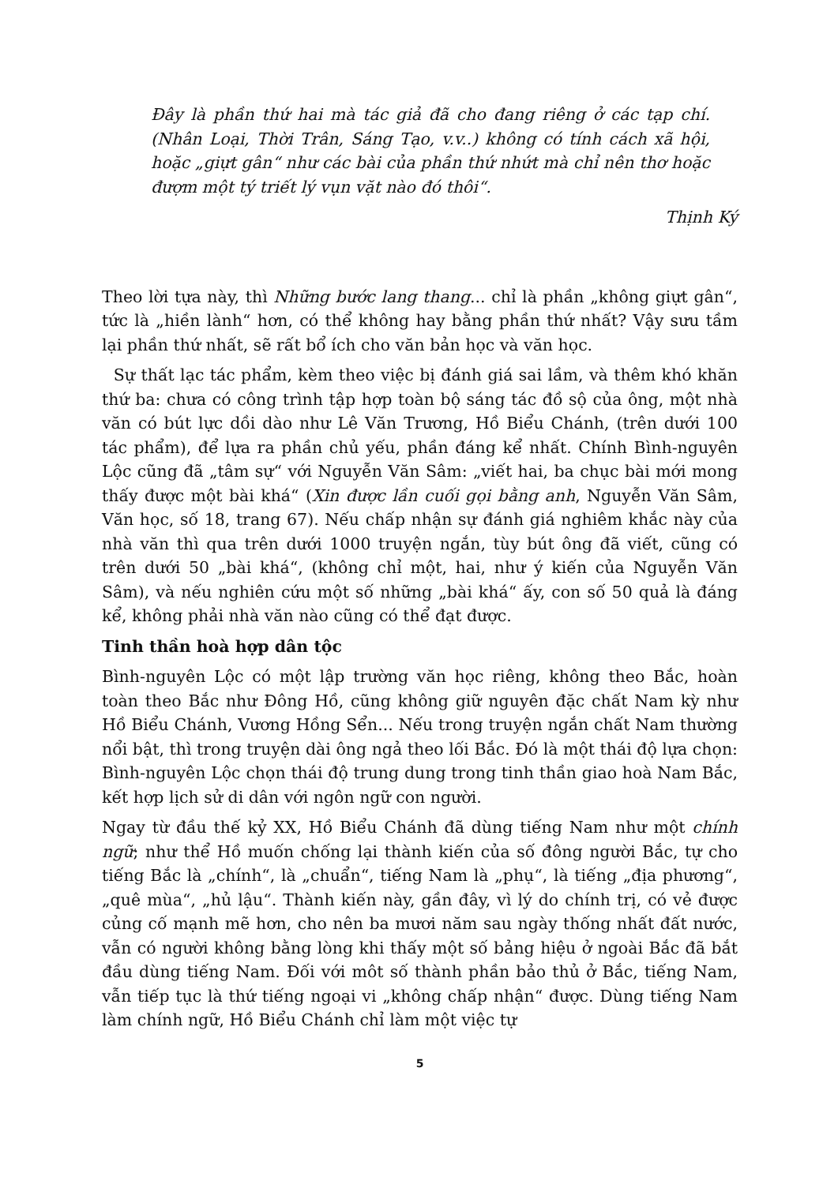Đây là phần thứ hai mà tác giả đã cho đang riêng ở các tạp chí. (Nhân Loại, Thời Trân, Sáng Tạo, v.v..) không có tính cách xã hội, hoặc „giựt gân“ như các bài của phần thứ nhứt mà chỉ nên thơ hoặc đượm một tý triết lý vụn vặt nào đó thôi“.
Thịnh Ký
Theo lời tựa này, thì Những bước lang thang... chỉ là phần „không giựt gân“, tức là „hiền lành“ hơn, có thể không hay bằng phần thứ nhất? Vậy sưu tầm lại phần thứ nhất, sẽ rất bổ ích cho văn bản học và văn học.
Sự thất lạc tác phẩm, kèm theo việc bị đánh giá sai lầm, và thêm khó khăn thứ ba: chưa có công trình tập hợp toàn bộ sáng tác đồ sộ của ông, một nhà văn có bút lực dồi dào như Lê Văn Trương, Hồ Biểu Chánh, (trên dưới 100 tác phẩm), để lựa ra phần chủ yếu, phần đáng kể nhất. Chính Bình-nguyên Lộc cũng đã „tâm sự“ với Nguyễn Văn Sâm: „viết hai, ba chục bài mới mong thấy được một bài khá“ (Xin được lần cuối gọi bằng anh, Nguyễn Văn Sâm, Văn học, số 18, trang 67). Nếu chấp nhận sự đánh giá nghiêm khắc này của nhà văn thì qua trên dưới 1000 truyện ngắn, tùy bút ông đã viết, cũng có trên dưới 50 „bài khá“, (không chỉ một, hai, như ý kiến của Nguyễn Văn Sâm), và nếu nghiên cứu một số những „bài khá“ ấy, con số 50 quả là đáng kể, không phải nhà văn nào cũng có thể đạt được.
Tinh thần hoà hợp dân tộc
Bình-nguyên Lộc có một lập trường văn học riêng, không theo Bắc, hoàn toàn theo Bắc như Đông Hồ, cũng không giữ nguyên đặc chất Nam kỳ như Hồ Biểu Chánh, Vương Hồng Sển... Nếu trong truyện ngắn chất Nam thường nổi bật, thì trong truyện dài ông ngả theo lối Bắc. Đó là một thái độ lựa chọn: Bình-nguyên Lộc chọn thái độ trung dung trong tinh thần giao hoà Nam Bắc, kết hợp lịch sử di dân với ngôn ngữ con người.
Ngay từ đầu thế kỷ XX, Hồ Biểu Chánh đã dùng tiếng Nam như một chính ngữ; như thể Hồ muốn chống lại thành kiến của số đông người Bắc, tự cho tiếng Bắc là „chính“, là „chuẩn“, tiếng Nam là „phụ“, là tiếng „địa phương“, „quê mùa“, „hủ lậu“. Thành kiến này, gần đây, vì lý do chính trị, có vẻ được củng cố mạnh mẽ hơn, cho nên ba mươi năm sau ngày thống nhất đất nước, vẫn có người không bằng lòng khi thấy một số bảng hiệu ở ngoài Bắc đã bắt đầu dùng tiếng Nam. Đối với môt số thành phần bảo thủ ở Bắc, tiếng Nam, vẫn tiếp tục là thứ tiếng ngoại vi „không chấp nhận“ được. Dùng tiếng Nam làm chính ngữ, Hồ Biểu Chánh chỉ làm một việc tự
5